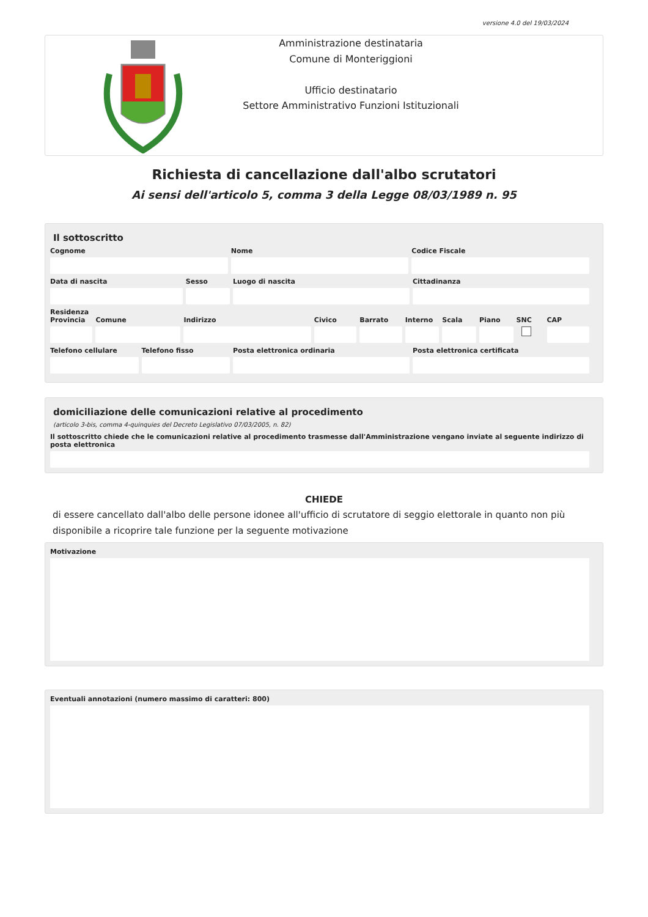versione 4.0 del 19/03/2024
Amministrazione destinataria
Comune di Monteriggioni
Ufficio destinatario
Settore Amministrativo Funzioni Istituzionali
Richiesta di cancellazione dall'albo scrutatori
Ai sensi dell'articolo 5, comma 3 della Legge 08/03/1989 n. 95
Il sottoscritto
Cognome Nome Codice Fiscale
Data di nascita Sesso Luogo di nascita Cittadinanza
Residenza
Provincia Comune Indirizzo Civico Barrato Interno Scala Piano SNC CAP
Telefono cellulare Telefono fisso Posta elettronica ordinaria Posta elettronica certificata
domiciliazione delle comunicazioni relative al procedimento
(articolo 3-bis, comma 4-quinquies del Decreto Legislativo 07/03/2005, n. 82)
Il sottoscritto chiede che le comunicazioni relative al procedimento trasmesse dall'Amministrazione vengano inviate al seguente indirizzo di posta elettronica
CHIEDE
di essere cancellato dall'albo delle persone idonee all'ufficio di scrutatore di seggio elettorale in quanto non più disponibile a ricoprire tale funzione per la seguente motivazione
Motivazione
Eventuali annotazioni (numero massimo di caratteri: 800)